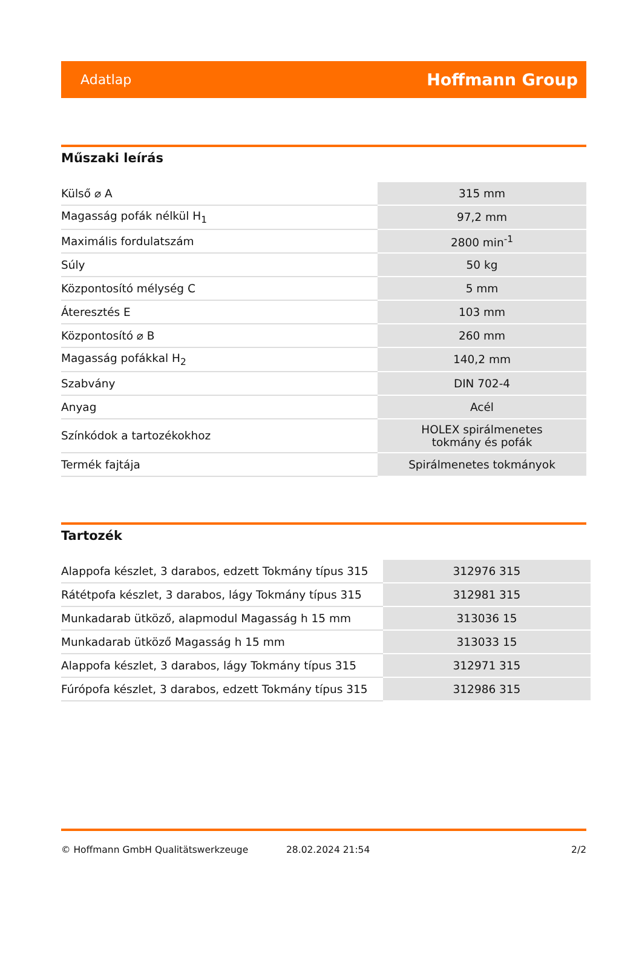Adatlap Hoffmann Group
Műszaki leírás
| Külső ⌀ A | 315 mm |
| Magasság pofák nélkül H<sub>1</sub> | 97,2 mm |
| Maximális fordulatszám | 2800 min<sup>-1</sup> |
| Súly | 50 kg |
| Központosító mélység C | 5 mm |
| Áteresztés E | 103 mm |
| Központosító ⌀ B | 260 mm |
| Magasság pofákkal H<sub>2</sub> | 140,2 mm |
| Szabvány | DIN 702-4 |
| Anyag | Acél |
| Színkódok a tartozékokhoz | HOLEX spirálmenetes tokmány és pofák |
| Termék fajtája | Spirálmenetes tokmányok |
Tartozék
| Alappofa készlet, 3 darabos, edzett Tokmány típus 315 | 312976 315 |
| Rátétpofa készlet, 3 darabos, lágy Tokmány típus 315 | 312981 315 |
| Munkadarab ütköző, alapmodul Magasság h 15 mm | 313036 15 |
| Munkadarab ütköző Magasság h 15 mm | 313033 15 |
| Alappofa készlet, 3 darabos, lágy Tokmány típus 315 | 312971 315 |
| Fúrópofa készlet, 3 darabos, edzett Tokmány típus 315 | 312986 315 |
© Hoffmann GmbH Qualitätswerkzeuge 28.02.2024 21:54 2/2